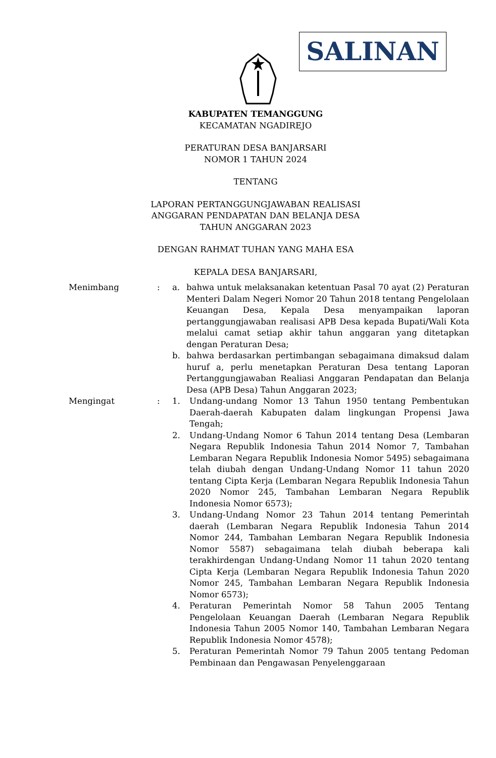SALINAN
KABUPATEN TEMANGGUNG
KECAMATAN NGADIREJO
PERATURAN DESA BANJARSARI
NOMOR 1 TAHUN 2024
TENTANG
LAPORAN PERTANGGUNGJAWABAN REALISASI
ANGGARAN PENDAPATAN DAN BELANJA DESA
TAHUN ANGGARAN 2023
DENGAN RAHMAT TUHAN YANG MAHA ESA
KEPALA DESA BANJARSARI,
Menimbang : a. bahwa untuk melaksanakan ketentuan Pasal 70 ayat (2) Peraturan Menteri Dalam Negeri Nomor 20 Tahun 2018 tentang Pengelolaan Keuangan Desa, Kepala Desa menyampaikan laporan pertanggungjawaban realisasi APB Desa kepada Bupati/Wali Kota melalui camat setiap akhir tahun anggaran yang ditetapkan dengan Peraturan Desa;
b. bahwa berdasarkan pertimbangan sebagaimana dimaksud dalam huruf a, perlu menetapkan Peraturan Desa tentang Laporan Pertanggungjawaban Realiasi Anggaran Pendapatan dan Belanja Desa (APB Desa) Tahun Anggaran 2023;
Mengingat : 1. Undang-undang Nomor 13 Tahun 1950 tentang Pembentukan Daerah-daerah Kabupaten dalam lingkungan Propensi Jawa Tengah;
2. Undang-Undang Nomor 6 Tahun 2014 tentang Desa (Lembaran Negara Republik Indonesia Tahun 2014 Nomor 7, Tambahan Lembaran Negara Republik Indonesia Nomor 5495) sebagaimana telah diubah dengan Undang-Undang Nomor 11 tahun 2020 tentang Cipta Kerja (Lembaran Negara Republik Indonesia Tahun 2020 Nomor 245, Tambahan Lembaran Negara Republik Indonesia Nomor 6573);
3. Undang-Undang Nomor 23 Tahun 2014 tentang Pemerintah daerah (Lembaran Negara Republik Indonesia Tahun 2014 Nomor 244, Tambahan Lembaran Negara Republik Indonesia Nomor 5587) sebagaimana telah diubah beberapa kali terakhirdengan Undang-Undang Nomor 11 tahun 2020 tentang Cipta Kerja (Lembaran Negara Republik Indonesia Tahun 2020 Nomor 245, Tambahan Lembaran Negara Republik Indonesia Nomor 6573);
4. Peraturan Pemerintah Nomor 58 Tahun 2005 Tentang Pengelolaan Keuangan Daerah (Lembaran Negara Republik Indonesia Tahun 2005 Nomor 140, Tambahan Lembaran Negara Republik Indonesia Nomor 4578);
5. Peraturan Pemerintah Nomor 79 Tahun 2005 tentang Pedoman Pembinaan dan Pengawasan Penyelenggaraan